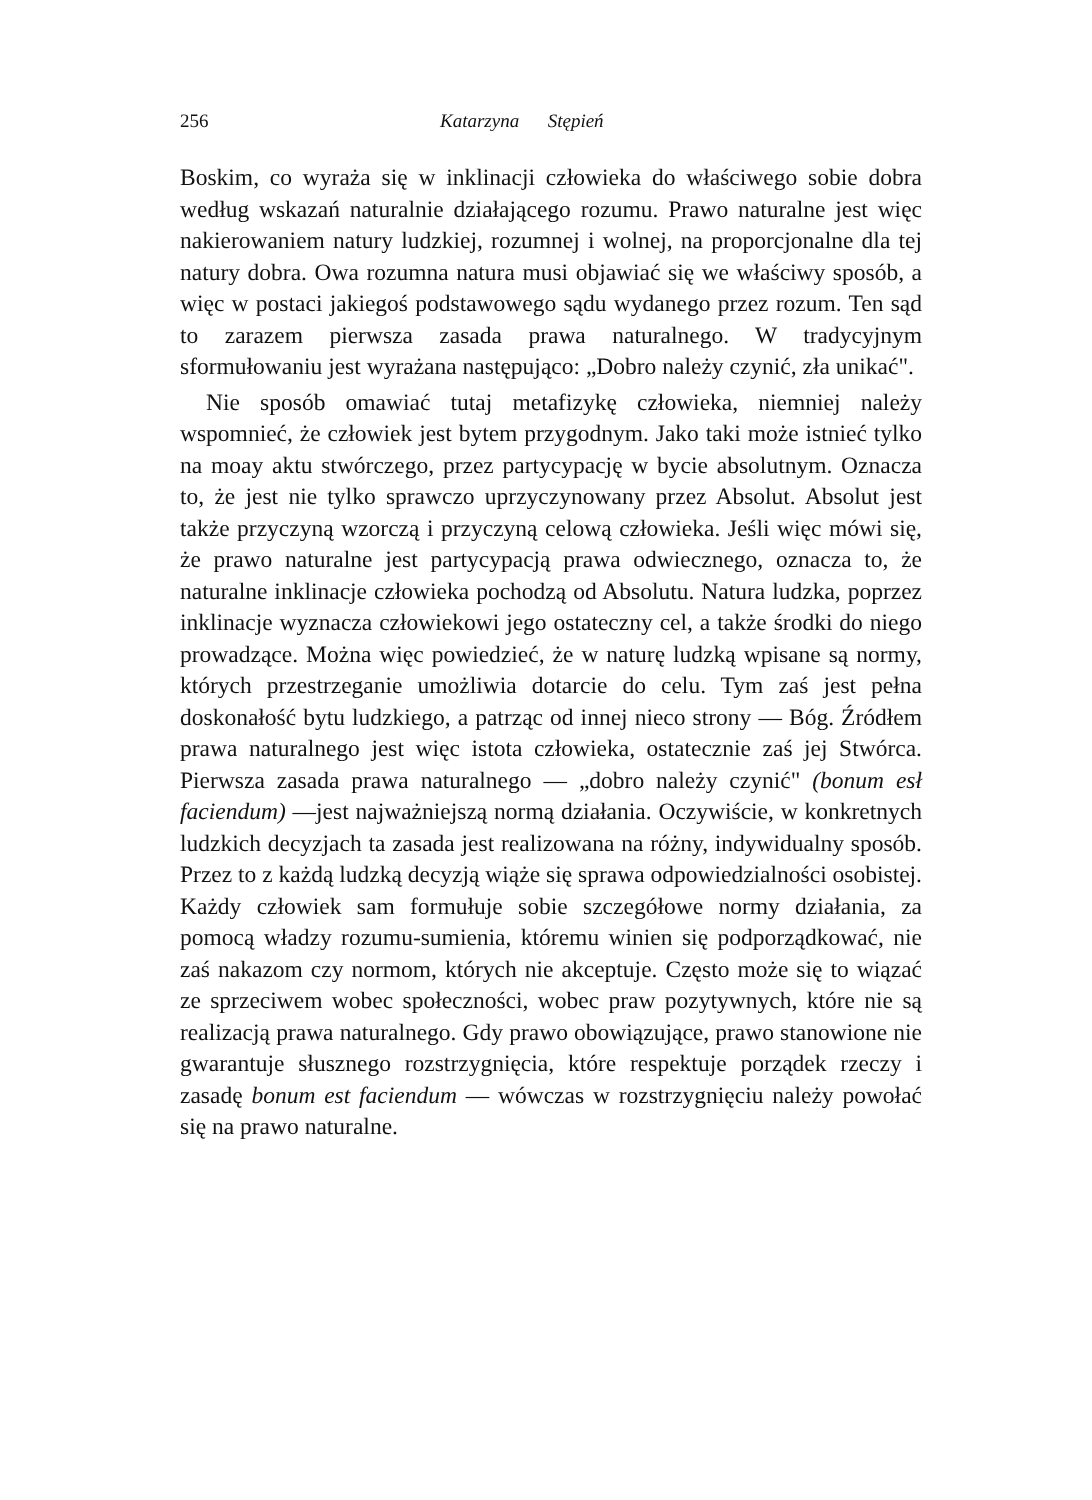256 Katarzyna Stępień
Boskim, co wyraża się w inklinacji człowieka do właściwego sobie dobra według wskazań naturalnie działającego rozumu. Prawo naturalne jest więc nakierowaniem natury ludzkiej, rozumnej i wolnej, na proporcjonalne dla tej natury dobra. Owa rozumna natura musi objawiać się we właściwy sposób, a więc w postaci jakiegoś podstawowego sądu wydanego przez rozum. Ten sąd to zarazem pierwsza zasada prawa naturalnego. W tradycyjnym sformułowaniu jest wyrażana następująco: „Dobro należy czynić, zła unikać".
Nie sposób omawiać tutaj metafizykę człowieka, niemniej należy wspomnieć, że człowiek jest bytem przygodnym. Jako taki może istnieć tylko na moay aktu stwórczego, przez partycypację w bycie absolutnym. Oznacza to, że jest nie tylko sprawczo uprzyczynowany przez Absolut. Absolut jest także przyczyną wzorczą i przyczyną celową człowieka. Jeśli więc mówi się, że prawo naturalne jest partycypacją prawa odwiecznego, oznacza to, że naturalne inklinacje człowieka pochodzą od Absolutu. Natura ludzka, poprzez inklinacje wyznacza człowiekowi jego ostateczny cel, a także środki do niego prowadzące. Można więc powiedzieć, że w naturę ludzką wpisane są normy, których przestrzeganie umożliwia dotarcie do celu. Tym zaś jest pełna doskonałość bytu ludzkiego, a patrząc od innej nieco strony — Bóg. Źródłem prawa naturalnego jest więc istota człowieka, ostatecznie zaś jej Stwórca. Pierwsza zasada prawa naturalnego — „dobro należy czynić" (bonum esł faciendum) —jest najważniejszą normą działania. Oczywiście, w konkretnych ludzkich decyzjach ta zasada jest realizowana na różny, indywidualny sposób. Przez to z każdą ludzką decyzją wiąże się sprawa odpowiedzialności osobistej. Każdy człowiek sam formułuje sobie szczegółowe normy działania, za pomocą władzy rozumu-sumienia, któremu winien się podporządkować, nie zaś nakazom czy normom, których nie akceptuje. Często może się to wiązać ze sprzeciwem wobec społeczności, wobec praw pozytywnych, które nie są realizacją prawa naturalnego. Gdy prawo obowiązujące, prawo stanowione nie gwarantuje słusznego rozstrzygnięcia, które respektuje porządek rzeczy i zasadę bonum est faciendum — wówczas w rozstrzygnięciu należy powołać się na prawo naturalne.